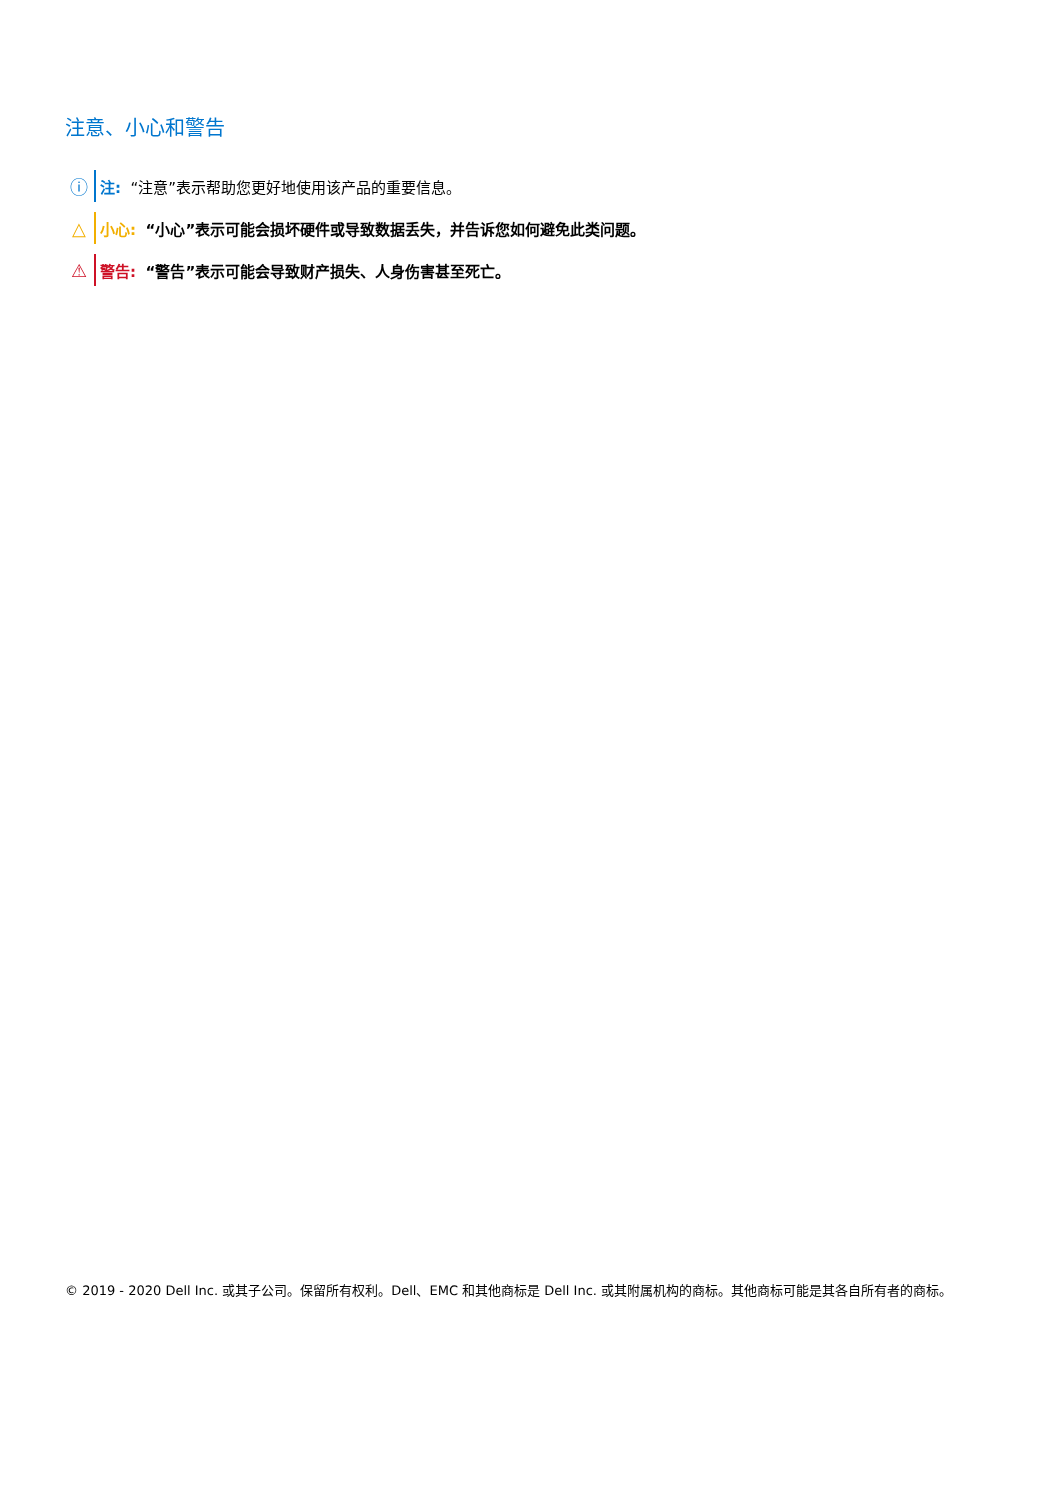注意、小心和警告
ⓘ 注: “注意”表示帮助您更好地使用该产品的重要信息。
△ 小心: “小心”表示可能会损坏硬件或导致数据丢失，并告诉您如何避免此类问题。
⚠ 警告: “警告”表示可能会导致财产损失、人身伤害甚至死亡。
© 2019 - 2020 Dell Inc. 或其子公司。保留所有权利。Dell、EMC 和其他商标是 Dell Inc. 或其附属机构的商标。其他商标可能是其各自所有者的商标。